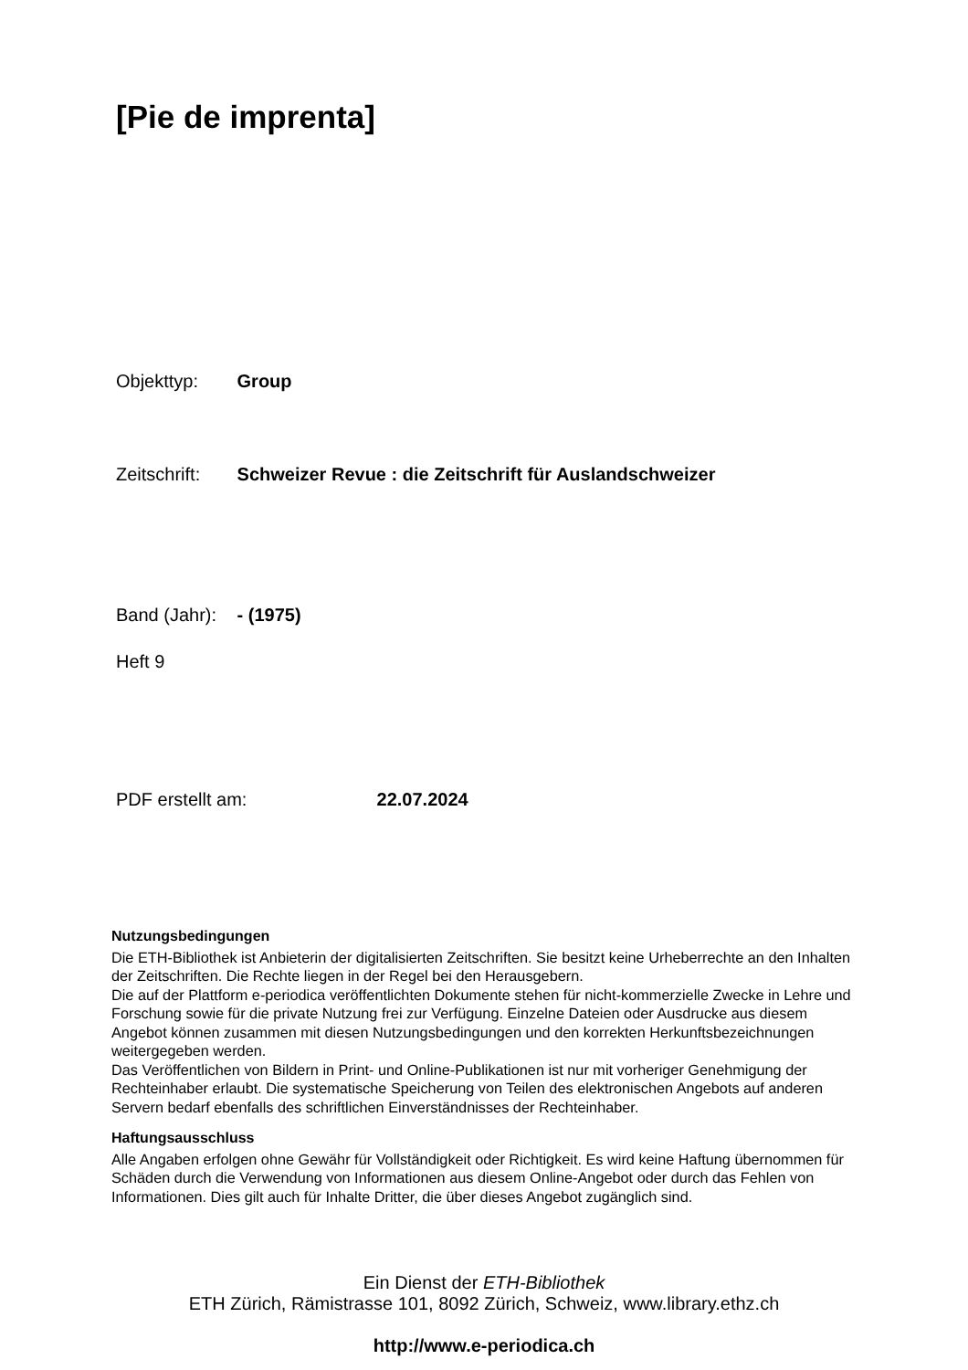[Pie de imprenta]
Objekttyp: Group
Zeitschrift: Schweizer Revue : die Zeitschrift für Auslandschweizer
Band (Jahr): - (1975)
Heft 9
PDF erstellt am: 22.07.2024
Nutzungsbedingungen
Die ETH-Bibliothek ist Anbieterin der digitalisierten Zeitschriften. Sie besitzt keine Urheberrechte an den Inhalten der Zeitschriften. Die Rechte liegen in der Regel bei den Herausgebern.
Die auf der Plattform e-periodica veröffentlichten Dokumente stehen für nicht-kommerzielle Zwecke in Lehre und Forschung sowie für die private Nutzung frei zur Verfügung. Einzelne Dateien oder Ausdrucke aus diesem Angebot können zusammen mit diesen Nutzungsbedingungen und den korrekten Herkunftsbezeichnungen weitergegeben werden.
Das Veröffentlichen von Bildern in Print- und Online-Publikationen ist nur mit vorheriger Genehmigung der Rechteinhaber erlaubt. Die systematische Speicherung von Teilen des elektronischen Angebots auf anderen Servern bedarf ebenfalls des schriftlichen Einverständnisses der Rechteinhaber.
Haftungsausschluss
Alle Angaben erfolgen ohne Gewähr für Vollständigkeit oder Richtigkeit. Es wird keine Haftung übernommen für Schäden durch die Verwendung von Informationen aus diesem Online-Angebot oder durch das Fehlen von Informationen. Dies gilt auch für Inhalte Dritter, die über dieses Angebot zugänglich sind.
Ein Dienst der ETH-Bibliothek
ETH Zürich, Rämistrasse 101, 8092 Zürich, Schweiz, www.library.ethz.ch
http://www.e-periodica.ch